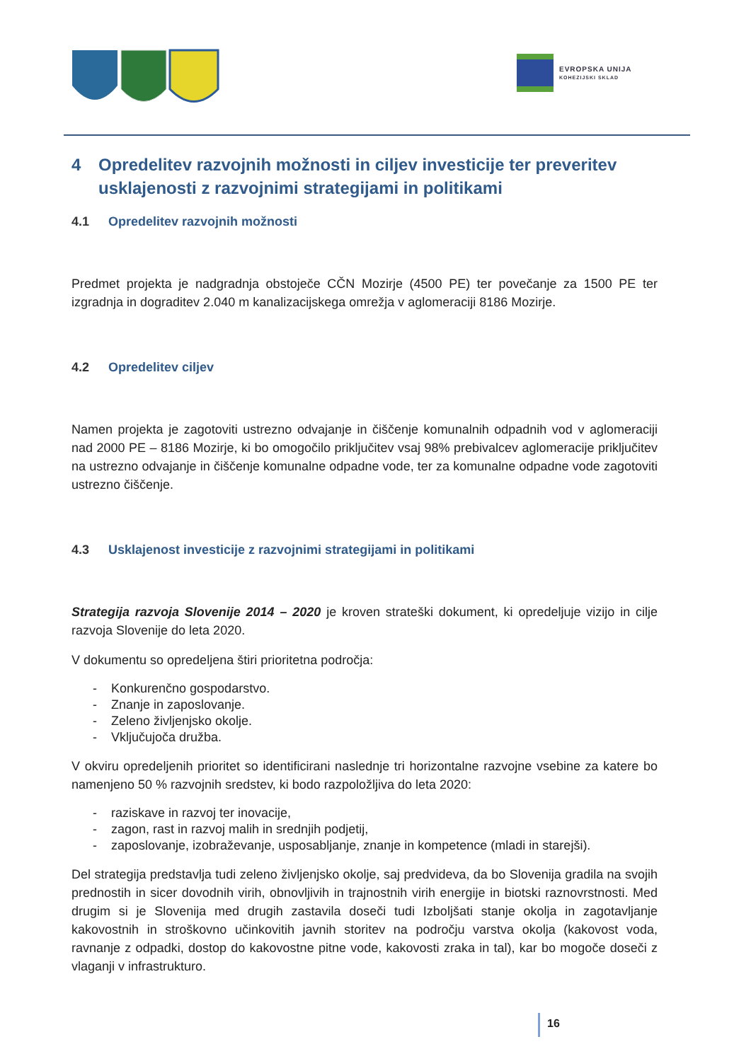EVROPSKA UNIJA
KOHEZIJSKI SKLAD
4 Opredelitev razvojnih možnosti in ciljev investicije ter preveritev usklajenosti z razvojnimi strategijami in politikami
4.1 Opredelitev razvojnih možnosti
Predmet projekta je nadgradnja obstoječe CČN Mozirje (4500 PE) ter povečanje za 1500 PE ter izgradnja in dograditev 2.040 m kanalizacijskega omrežja v aglomeraciji 8186 Mozirje.
4.2 Opredelitev ciljev
Namen projekta je zagotoviti ustrezno odvajanje in čiščenje komunalnih odpadnih vod v aglomeraciji nad 2000 PE – 8186 Mozirje, ki bo omogočilo priključitev vsaj 98% prebivalcev aglomeracije priključitev na ustrezno odvajanje in čiščenje komunalne odpadne vode, ter za komunalne odpadne vode zagotoviti ustrezno čiščenje.
4.3 Usklajenost investicije z razvojnimi strategijami in politikami
Strategija razvoja Slovenije 2014 – 2020 je kroven strateški dokument, ki opredeljuje vizijo in cilje razvoja Slovenije do leta 2020.
V dokumentu so opredeljena štiri prioritetna področja:
- Konkurenčno gospodarstvo.
- Znanje in zaposlovanje.
- Zeleno življenjsko okolje.
- Vključujoča družba.
V okviru opredeljenih prioritet so identificirani naslednje tri horizontalne razvojne vsebine za katere bo namenjeno 50 % razvojnih sredstev, ki bodo razpoložljiva do leta 2020:
- raziskave in razvoj ter inovacije,
- zagon, rast in razvoj malih in srednjih podjetij,
- zaposlovanje, izobraževanje, usposabljanje, znanje in kompetence (mladi in starejši).
Del strategija predstavlja tudi zeleno življenjsko okolje, saj predvideva, da bo Slovenija gradila na svojih prednostih in sicer dovodnih virih, obnovljivih in trajnostnih virih energije in biotski raznovrstnosti. Med drugim si je Slovenija med drugih zastavila doseči tudi Izboljšati stanje okolja in zagotavljanje kakovostnih in stroškovno učinkovitih javnih storitev na področju varstva okolja (kakovost voda, ravnanje z odpadki, dostop do kakovostne pitne vode, kakovosti zraka in tal), kar bo mogoče doseči z vlaganji v infrastrukturo.
16